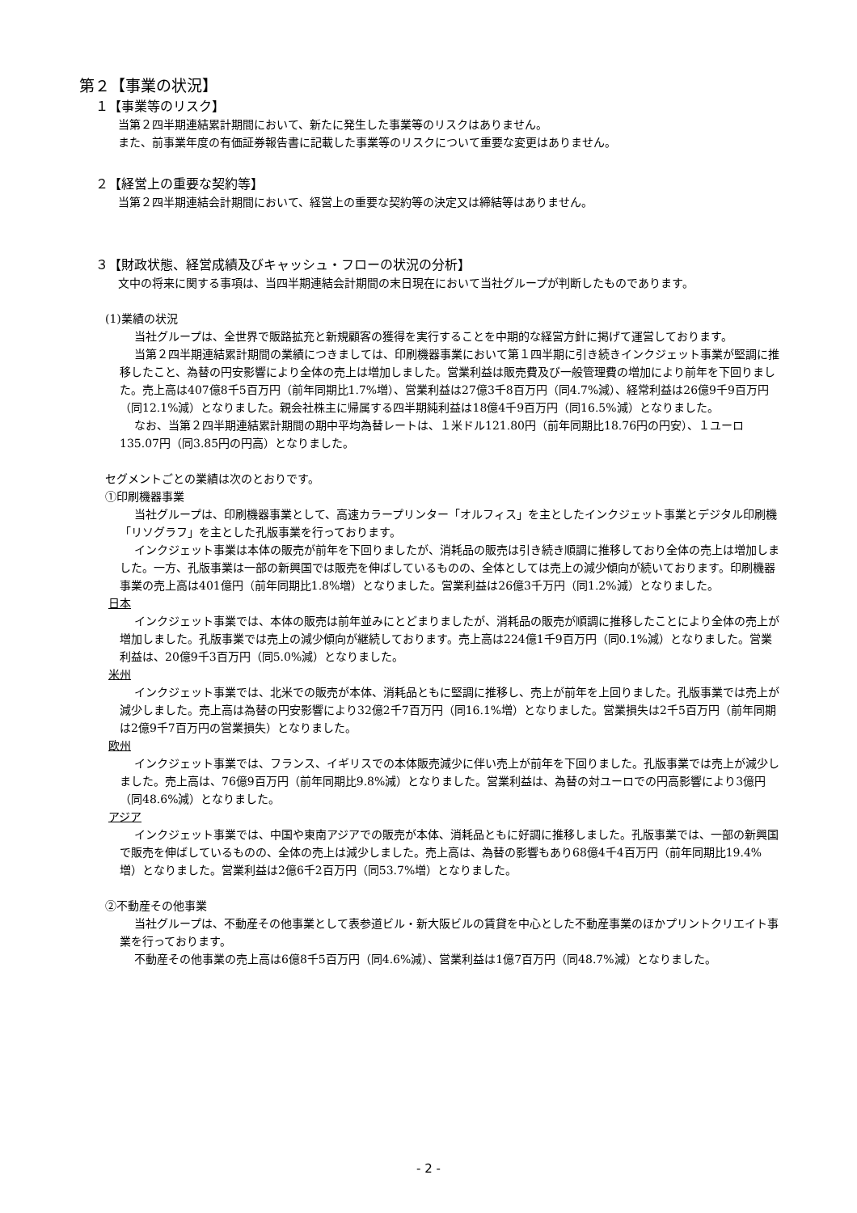第２【事業の状況】
１【事業等のリスク】
当第２四半期連結累計期間において、新たに発生した事業等のリスクはありません。
また、前事業年度の有価証券報告書に記載した事業等のリスクについて重要な変更はありません。
２【経営上の重要な契約等】
当第２四半期連結会計期間において、経営上の重要な契約等の決定又は締結等はありません。
３【財政状態、経営成績及びキャッシュ・フローの状況の分析】
文中の将来に関する事項は、当四半期連結会計期間の末日現在において当社グループが判断したものであります。
(1)業績の状況
当社グループは、全世界で販路拡充と新規顧客の獲得を実行することを中期的な経営方針に掲げて運営しております。
当第２四半期連結累計期間の業績につきましては、印刷機器事業において第１四半期に引き続きインクジェット事業が堅調に推移したこと、為替の円安影響により全体の売上は増加しました。営業利益は販売費及び一般管理費の増加により前年を下回りました。売上高は407億8千5百万円（前年同期比1.7%増）、営業利益は27億3千8百万円（同4.7%減）、経常利益は26億9千9百万円（同12.1%減）となりました。親会社株主に帰属する四半期純利益は18億4千9百万円（同16.5%減）となりました。
なお、当第２四半期連結累計期間の期中平均為替レートは、１米ドル121.80円（前年同期比18.76円の円安）、１ユーロ135.07円（同3.85円の円高）となりました。
セグメントごとの業績は次のとおりです。
①印刷機器事業
当社グループは、印刷機器事業として、高速カラープリンター「オルフィス」を主としたインクジェット事業とデジタル印刷機「リソグラフ」を主とした孔版事業を行っております。
インクジェット事業は本体の販売が前年を下回りましたが、消耗品の販売は引き続き順調に推移しており全体の売上は増加しました。一方、孔版事業は一部の新興国では販売を伸ばしているものの、全体としては売上の減少傾向が続いております。印刷機器事業の売上高は401億円（前年同期比1.8%増）となりました。営業利益は26億3千万円（同1.2%減）となりました。
日本
インクジェット事業では、本体の販売は前年並みにとどまりましたが、消耗品の販売が順調に推移したことにより全体の売上が増加しました。孔版事業では売上の減少傾向が継続しております。売上高は224億1千9百万円（同0.1%減）となりました。営業利益は、20億9千3百万円（同5.0%減）となりました。
米州
インクジェット事業では、北米での販売が本体、消耗品ともに堅調に推移し、売上が前年を上回りました。孔版事業では売上が減少しました。売上高は為替の円安影響により32億2千7百万円（同16.1%増）となりました。営業損失は2千5百万円（前年同期は2億9千7百万円の営業損失）となりました。
欧州
インクジェット事業では、フランス、イギリスでの本体販売減少に伴い売上が前年を下回りました。孔版事業では売上が減少しました。売上高は、76億9百万円（前年同期比9.8%減）となりました。営業利益は、為替の対ユーロでの円高影響により3億円（同48.6%減）となりました。
アジア
インクジェット事業では、中国や東南アジアでの販売が本体、消耗品ともに好調に推移しました。孔版事業では、一部の新興国で販売を伸ばしているものの、全体の売上は減少しました。売上高は、為替の影響もあり68億4千4百万円（前年同期比19.4%増）となりました。営業利益は2億6千2百万円（同53.7%増）となりました。
②不動産その他事業
当社グループは、不動産その他事業として表参道ビル・新大阪ビルの賃貸を中心とした不動産事業のほかプリントクリエイト事業を行っております。
不動産その他事業の売上高は6億8千5百万円（同4.6%減）、営業利益は1億7百万円（同48.7%減）となりました。
- 2 -